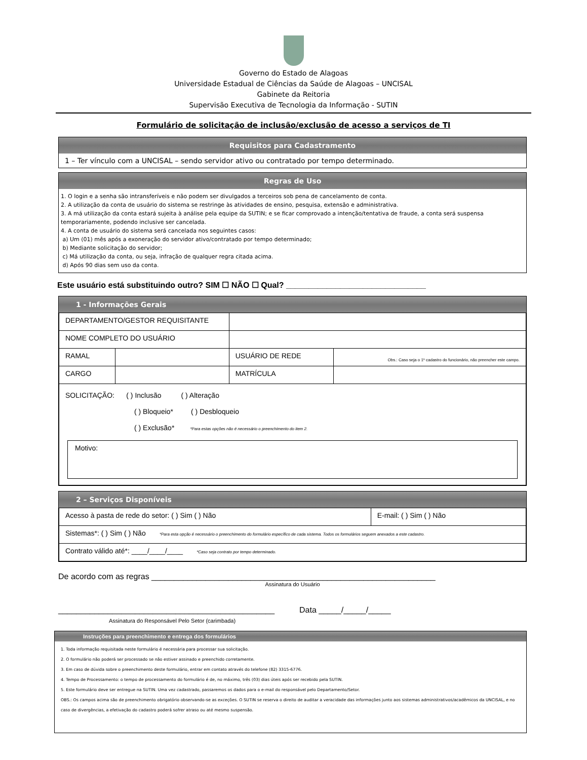Governo do Estado de Alagoas
Universidade Estadual de Ciências da Saúde de Alagoas – UNCISAL
Gabinete da Reitoria
Supervisão Executiva de Tecnologia da Informação - SUTIN
Formulário de solicitação de inclusão/exclusão de acesso a serviços de TI
Requisitos para Cadastramento
1 – Ter vínculo com a UNCISAL – sendo servidor ativo ou contratado por tempo determinado.
Regras de Uso
1. O login e a senha são intransferíveis e não podem ser divulgados a terceiros sob pena de cancelamento de conta.
2. A utilização da conta de usuário do sistema se restringe às atividades de ensino, pesquisa, extensão e administrativa.
3. A má utilização da conta estará sujeita à análise pela equipe da SUTIN; e se ficar comprovado a intenção/tentativa de fraude, a conta será suspensa temporariamente, podendo inclusive ser cancelada.
4. A conta de usuário do sistema será cancelada nos seguintes casos:
a) Um (01) mês após a exoneração do servidor ativo/contratado por tempo determinado;
b) Mediante solicitação do servidor;
c) Má utilização da conta, ou seja, infração de qualquer regra citada acima.
d) Após 90 dias sem uso da conta.
Este usuário está substituindo outro? SIM ☐ NÃO ☐ Qual? _______________________________
1 - Informações Gerais
| DEPARTAMENTO/GESTOR REQUISITANTE | | | |
| NOME COMPLETO DO USUÁRIO | | | |
| RAMAL | | USUÁRIO DE REDE | Obs.: Caso seja o 1º cadastro do funcionário, não preencher este campo. |
| CARGO | | MATRÍCULA | |
| SOLICITAÇÃO: ( ) Inclusão ( ) Alteração ( ) Bloqueio* ( ) Desbloqueio ( ) Exclusão* *Para estas opções não é necessário o preenchimento do item 2. Motivo: | | | |
2 – Serviços Disponíveis
| Acesso à pasta de rede do setor: ( ) Sim ( ) Não | E-mail: ( ) Sim ( ) Não |
| Sistemas*: ( ) Sim ( ) Não *Para esta opção é necessário o preenchimento do formulário específico de cada sistema. Todos os formulários seguem anexados a este cadastro. | |
| Contrato válido até*: ____/____/____ *Caso seja contrato por tempo determinado. | |
De acordo com as regras _______________________________________________________________
Assinatura do Usuário
________________________________________________ Data _____/_____/_____
Assinatura do Responsável Pelo Setor (carimbada)
Instruções para preenchimento e entrega dos formulários
1. Toda informação requisitada neste formulário é necessária para processar sua solicitação.
2. O formulário não poderá ser processado se não estiver assinado e preenchido corretamente.
3. Em caso de dúvida sobre o preenchimento deste formulário, entrar em contato através do telefone (82) 3315-6776.
4. Tempo de Processamento: o tempo de processamento do formulário é de, no máximo, três (03) dias úteis após ser recebido pela SUTIN.
5. Este formulário deve ser entregue na SUTIN. Uma vez cadastrado, passaremos os dados para o e-mail do responsável pelo Departamento/Setor.
OBS.: Os campos acima são de preenchimento obrigatório observando-se as exceções. O SUTIN se reserva o direito de auditar a veracidade das informações junto aos sistemas administrativos/acadêmicos da UNCISAL, e no caso de divergências, a efetivação do cadastro poderá sofrer atraso ou até mesmo suspensão.